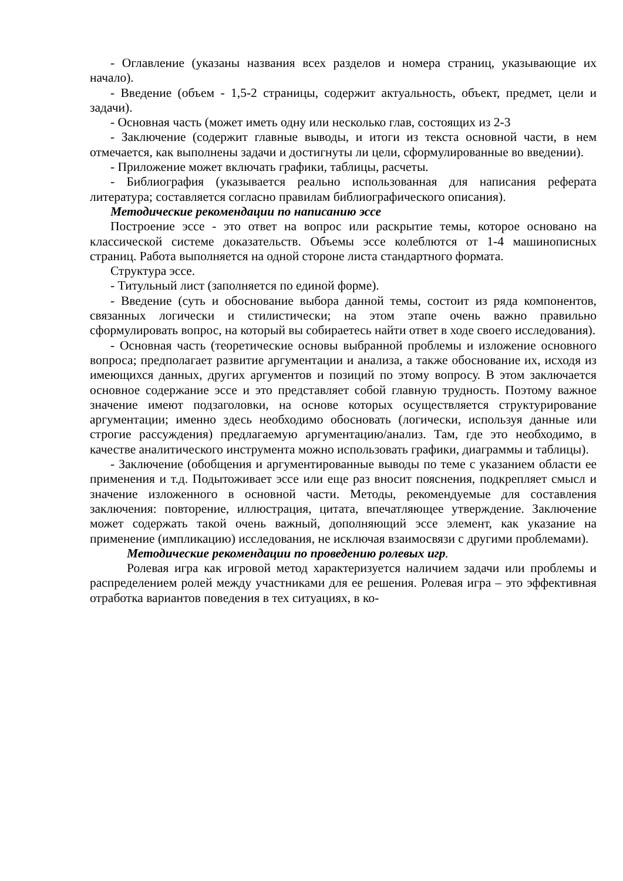- Оглавление (указаны названия всех разделов и номера страниц, указывающие их начало).
- Введение (объем - 1,5-2 страницы, содержит актуальность, объект, предмет, цели и задачи).
- Основная часть (может иметь одну или несколько глав, состоящих из 2-3
- Заключение (содержит главные выводы, и итоги из текста основной части, в нем отмечается, как выполнены задачи и достигнуты ли цели, сформулированные во введении).
- Приложение может включать графики, таблицы, расчеты.
- Библиография (указывается реально использованная для написания реферата литература; составляется согласно правилам библиографического описания).
Методические рекомендации по написанию эссе
Построение эссе - это ответ на вопрос или раскрытие темы, которое основано на классической системе доказательств. Объемы эссе колеблются от 1-4 машинописных страниц. Работа выполняется на одной стороне листа стандартного формата.
Структура эссе.
- Титульный лист (заполняется по единой форме).
- Введение (суть и обоснование выбора данной темы, состоит из ряда компонентов, связанных логически и стилистически; на этом этапе очень важно правильно сформулировать вопрос, на который вы собираетесь найти ответ в ходе своего исследования).
- Основная часть (теоретические основы выбранной проблемы и изложение основного вопроса; предполагает развитие аргументации и анализа, а также обоснование их, исходя из имеющихся данных, других аргументов и позиций по этому вопросу. В этом заключается основное содержание эссе и это представляет собой главную трудность. Поэтому важное значение имеют подзаголовки, на основе которых осуществляется структурирование аргументации; именно здесь необходимо обосновать (логически, используя данные или строгие рассуждения) предлагаемую аргументацию/анализ. Там, где это необходимо, в качестве аналитического инструмента можно использовать графики, диаграммы и таблицы).
- Заключение (обобщения и аргументированные выводы по теме с указанием области ее применения и т.д. Подытоживает эссе или еще раз вносит пояснения, подкрепляет смысл и значение изложенного в основной части. Методы, рекомендуемые для составления заключения: повторение, иллюстрация, цитата, впечатляющее утверждение. Заключение может содержать такой очень важный, дополняющий эссе элемент, как указание на применение (импликацию) исследования, не исключая взаимосвязи с другими проблемами).
Методические рекомендации по проведению ролевых игр.
Ролевая игра как игровой метод характеризуется наличием задачи или проблемы и распределением ролей между участниками для ее решения. Ролевая игра – это эффективная отработка вариантов поведения в тех ситуациях, в ко-